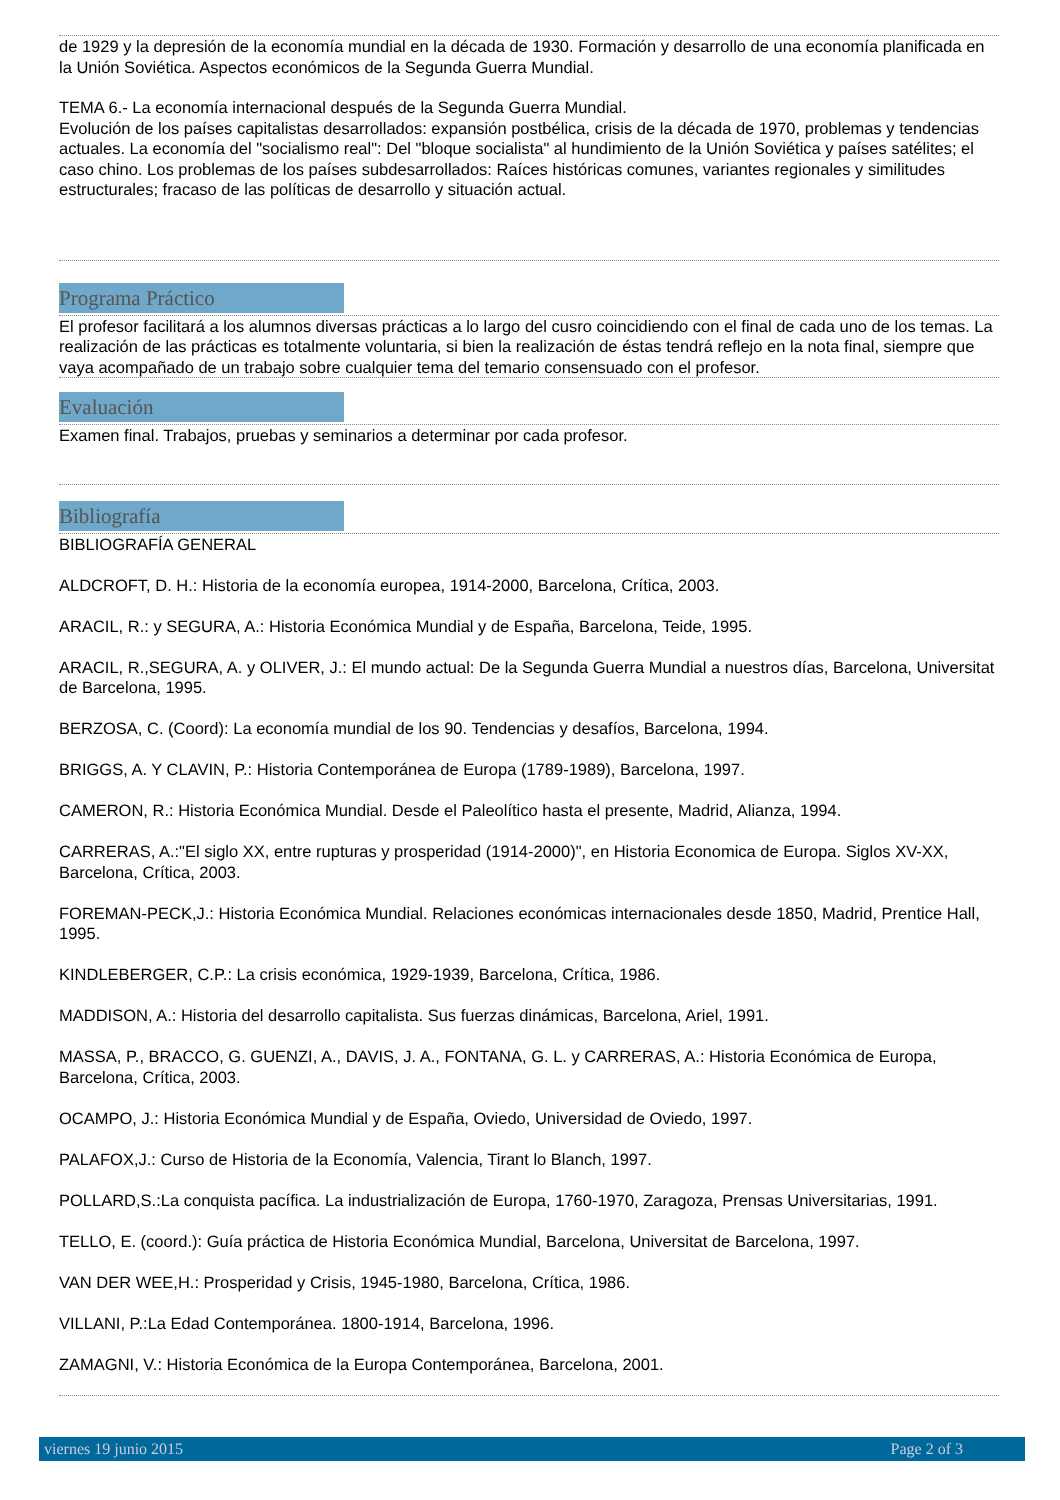de 1929 y la depresión de la economía mundial en la década de 1930. Formación y desarrollo de una economía planificada en la Unión Soviética. Aspectos económicos de la Segunda Guerra Mundial.
TEMA 6.- La economía internacional después de la Segunda Guerra Mundial.
Evolución de los países capitalistas desarrollados: expansión postbélica, crisis de la década de 1970, problemas y tendencias actuales. La economía del "socialismo real": Del "bloque socialista" al hundimiento de la Unión Soviética y países satélites; el caso chino. Los problemas de los países subdesarrollados: Raíces históricas comunes, variantes regionales y similitudes estructurales; fracaso de las políticas de desarrollo y situación actual.
Programa Práctico
El profesor facilitará a los alumnos diversas prácticas a lo largo del cusro coincidiendo con el final de cada uno de los temas. La realización de las prácticas es totalmente voluntaria, si bien la realización de éstas tendrá reflejo en la nota final, siempre que vaya acompañado de un trabajo sobre cualquier tema del temario consensuado con el profesor.
Evaluación
Examen final. Trabajos, pruebas y seminarios a determinar por cada profesor.
Bibliografía
BIBLIOGRAFÍA GENERAL
ALDCROFT, D. H.: Historia de la economía europea, 1914-2000, Barcelona, Crítica, 2003.
ARACIL, R.: y SEGURA, A.: Historia Económica Mundial y de España, Barcelona, Teide, 1995.
ARACIL, R.,SEGURA, A. y OLIVER, J.: El mundo actual: De la Segunda Guerra Mundial a nuestros días, Barcelona, Universitat de Barcelona, 1995.
BERZOSA, C. (Coord): La economía mundial de los 90. Tendencias y desafíos, Barcelona, 1994.
BRIGGS, A. Y CLAVIN, P.: Historia Contemporánea de Europa (1789-1989), Barcelona, 1997.
CAMERON, R.: Historia Económica Mundial. Desde el Paleolítico hasta el presente, Madrid, Alianza, 1994.
CARRERAS, A.:"El siglo XX, entre rupturas y prosperidad (1914-2000)", en Historia Economica de Europa. Siglos XV-XX, Barcelona, Crítica, 2003.
FOREMAN-PECK,J.: Historia Económica Mundial. Relaciones económicas internacionales desde 1850, Madrid, Prentice Hall, 1995.
KINDLEBERGER, C.P.: La crisis económica, 1929-1939, Barcelona, Crítica, 1986.
MADDISON, A.: Historia del desarrollo capitalista. Sus fuerzas dinámicas, Barcelona, Ariel, 1991.
MASSA, P., BRACCO, G. GUENZI, A., DAVIS, J. A., FONTANA, G. L. y CARRERAS, A.: Historia Económica de Europa, Barcelona, Crítica, 2003.
OCAMPO, J.: Historia Económica Mundial y de España, Oviedo, Universidad de Oviedo, 1997.
PALAFOX,J.: Curso de Historia de la Economía, Valencia, Tirant lo Blanch, 1997.
POLLARD,S.:La conquista pacífica. La industrialización de Europa, 1760-1970, Zaragoza, Prensas Universitarias, 1991.
TELLO, E. (coord.): Guía práctica de Historia Económica Mundial, Barcelona, Universitat de Barcelona, 1997.
VAN DER WEE,H.: Prosperidad y Crisis, 1945-1980, Barcelona, Crítica, 1986.
VILLANI, P.:La Edad Contemporánea. 1800-1914, Barcelona, 1996.
ZAMAGNI, V.: Historia Económica de la Europa Contemporánea, Barcelona, 2001.
viernes 19 junio 2015 Page 2 of 3